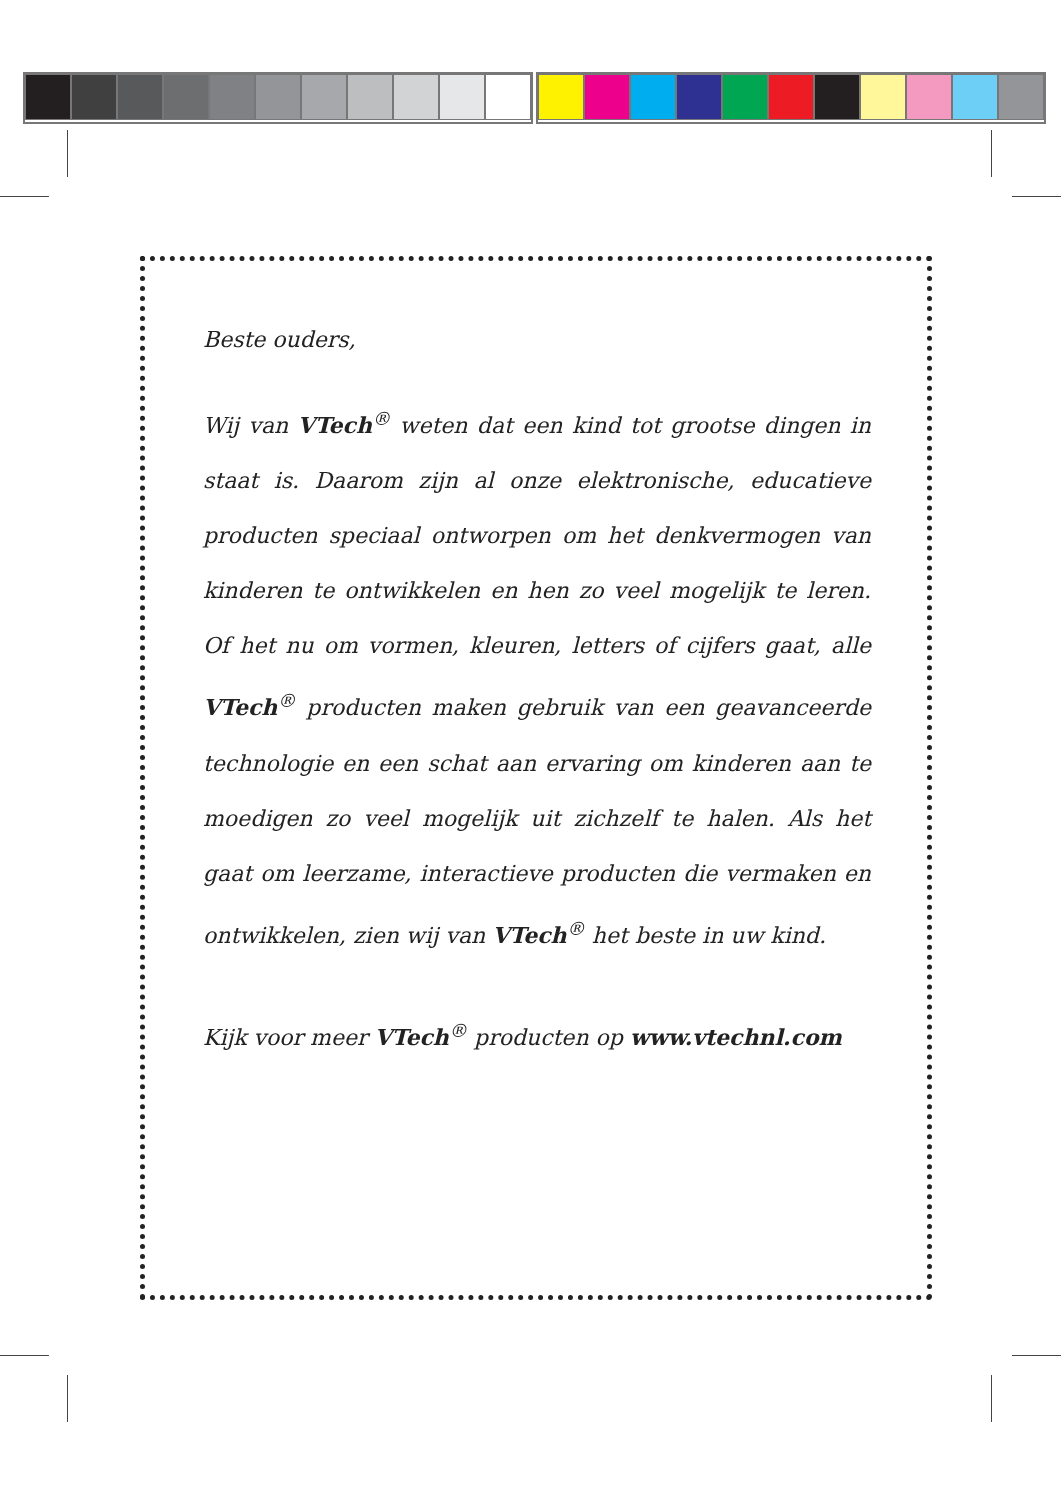Beste ouders,
Wij van VTech<sup>®</sup> weten dat een kind tot grootse dingen in staat is. Daarom zijn al onze elektronische, educatieve producten speciaal ontworpen om het denkvermogen van kinderen te ontwikkelen en hen zo veel mogelijk te leren. Of het nu om vormen, kleuren, letters of cijfers gaat, alle VTech<sup>®</sup> producten maken gebruik van een geavanceerde technologie en een schat aan ervaring om kinderen aan te moedigen zo veel mogelijk uit zichzelf te halen. Als het gaat om leerzame, interactieve producten die vermaken en ontwikkelen, zien wij van VTech<sup>®</sup> het beste in uw kind.
Kijk voor meer VTech<sup>®</sup> producten op www.vtechnl.com